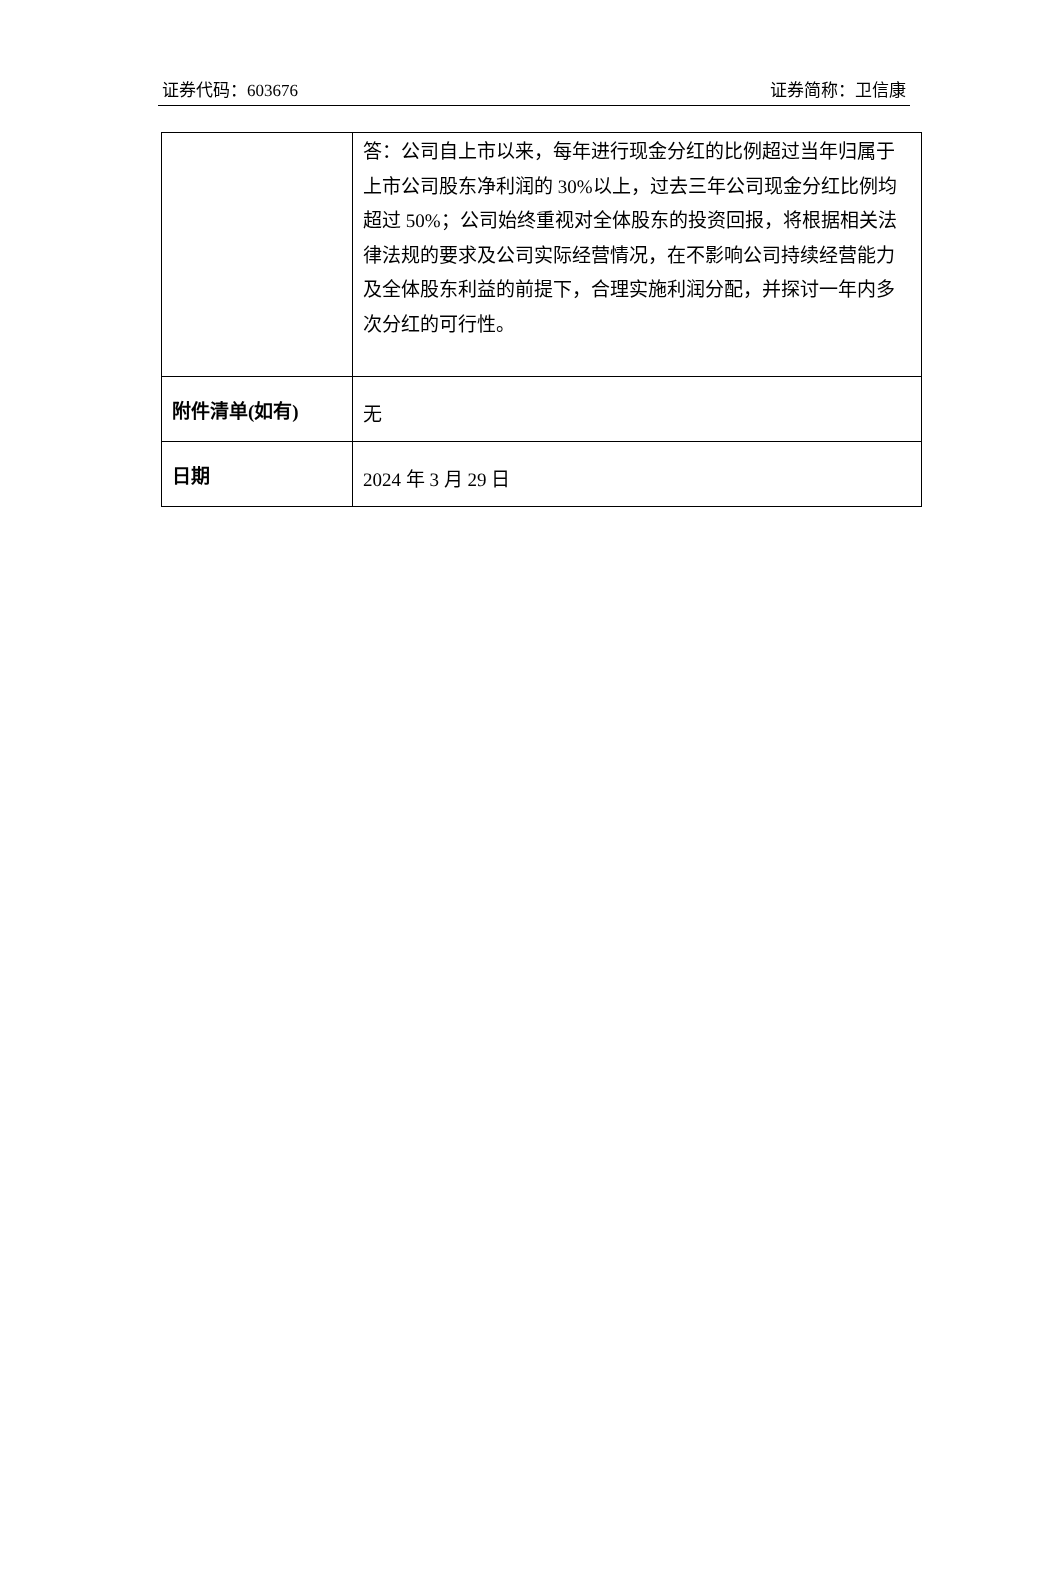证券代码：603676 证券简称：卫信康
| | 答：公司自上市以来，每年进行现金分红的比例超过当年归属于上市公司股东净利润的 30%以上，过去三年公司现金分红比例均超过 50%；公司始终重视对全体股东的投资回报，将根据相关法律法规的要求及公司实际经营情况，在不影响公司持续经营能力及全体股东利益的前提下，合理实施利润分配，并探讨一年内多次分红的可行性。 |
| 附件清单(如有) | 无 |
| 日期 | 2024 年 3 月 29 日 |